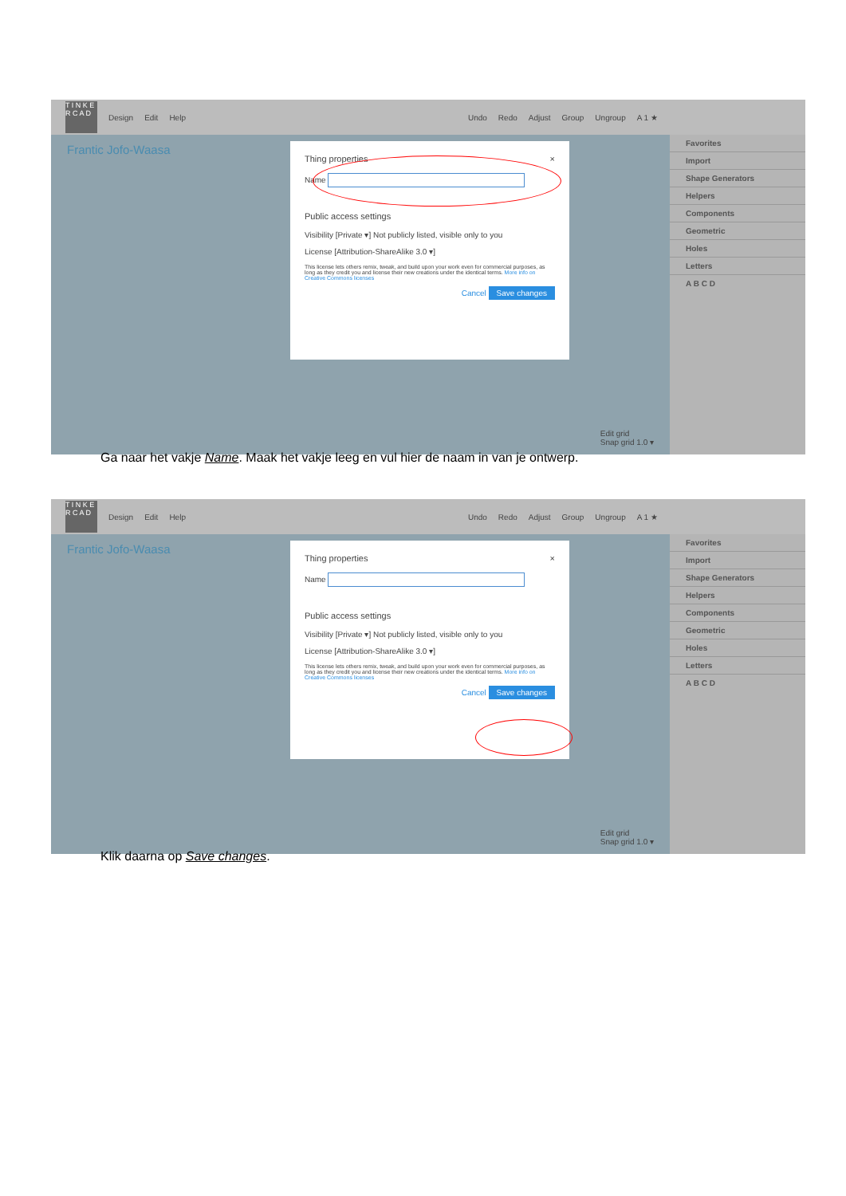T I N K E R C A D
Design Edit Help Undo Redo Adjust Group Ungroup A 1 ★
Frantic Jofo-Waasa
Favorites
Import
Shape Generators
Helpers
Components
Geometric
Holes
Letters
A B C D
Thing properties ×
Name
Public access settings
Visibility [Private ▾] Not publicly listed, visible only to you
License [Attribution-ShareAlike 3.0 ▾]
This license lets others remix, tweak, and build upon your work even for commercial purposes, as long as they credit you and license their new creations under the identical terms. More info on Creative Commons licenses
Cancel Save changes
Edit grid
Snap grid 1.0 ▾
Ga naar het vakje Name. Maak het vakje leeg en vul hier de naam in van je ontwerp.
T I N K E R C A D
Design Edit Help Undo Redo Adjust Group Ungroup A 1 ★
Frantic Jofo-Waasa
Favorites
Import
Shape Generators
Helpers
Components
Geometric
Holes
Letters
A B C D
Thing properties ×
Name
Public access settings
Visibility [Private ▾] Not publicly listed, visible only to you
License [Attribution-ShareAlike 3.0 ▾]
This license lets others remix, tweak, and build upon your work even for commercial purposes, as long as they credit you and license their new creations under the identical terms. More info on Creative Commons licenses
Cancel Save changes
Edit grid
Snap grid 1.0 ▾
Klik daarna op Save changes.